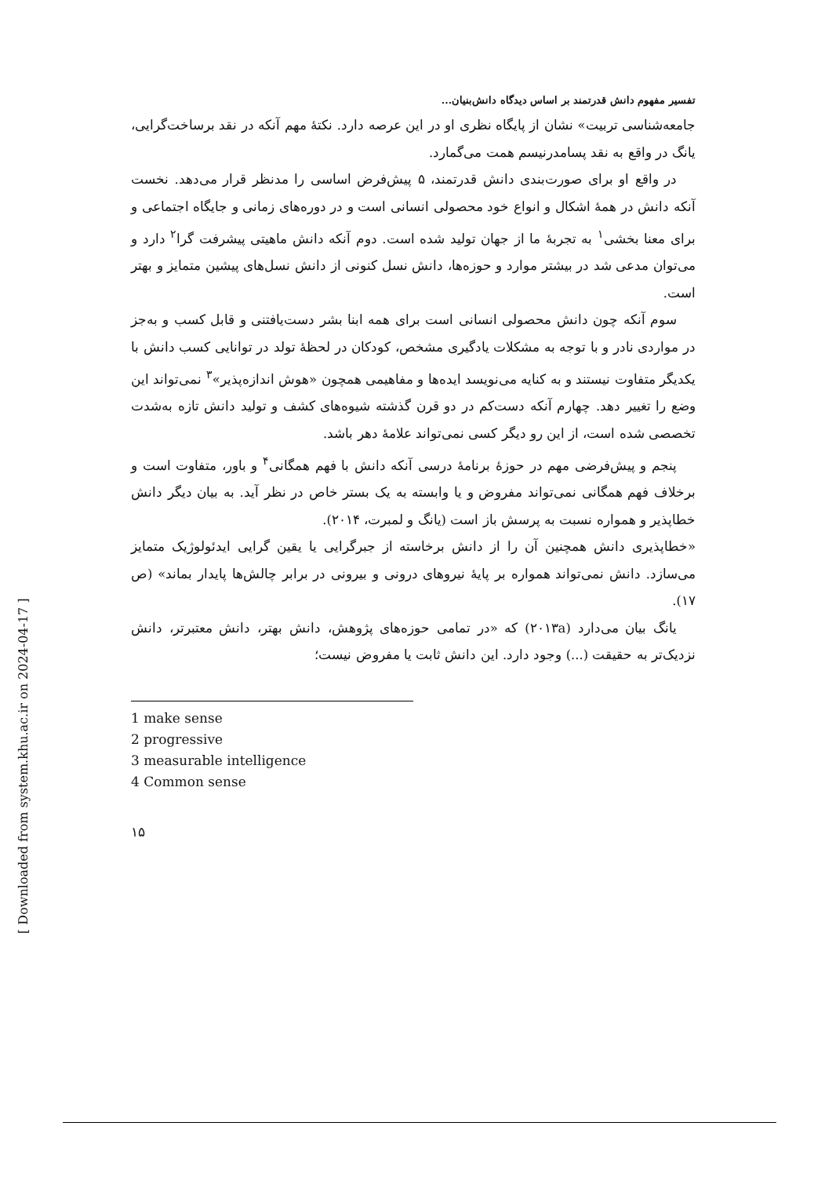[ Downloaded from system.khu.ac.ir on 2024-04-17 ]
تفسیر مفهوم دانش قدرتمند بر اساس دیدگاه دانش‌بنیان...
جامعه‌شناسی تربیت» نشان از پایگاه نظری او در این عرصه دارد. نکتۀ مهم آنکه در نقد برساخت‌گرایی، یانگ در واقع به نقد پسامدرنیسم همت می‌گمارد.
در واقع او برای صورت‌بندی دانش قدرتمند، ۵ پیش‌فرض اساسی را مدنظر قرار می‌دهد. نخست آنکه دانش در همۀ اشکال و انواع خود محصولی انسانی است و در دوره‌های زمانی و جایگاه اجتماعی و برای معنا بخشی<sup>۱</sup> به تجربۀ ما از جهان تولید شده است. دوم آنکه دانش ماهیتی پیشرفت گرا<sup>۲</sup> دارد و می‌توان مدعی شد در بیشتر موارد و حوزه‌ها، دانش نسل کنونی از دانش نسل‌های پیشین متمایز و بهتر است.
سوم آنکه چون دانش محصولی انسانی است برای همه ابنا بشر دست‌یافتنی و قابل کسب و به‌جز در مواردی نادر و با توجه به مشکلات یادگیری مشخص، کودکان در لحظۀ تولد در توانایی کسب دانش با یکدیگر متفاوت نیستند و به کنایه می‌نویسد ایده‌ها و مفاهیمی همچون «هوش اندازه‌پذیر»<sup>۳</sup> نمی‌تواند این وضع را تغییر دهد. چهارم آنکه دست‌کم در دو قرن گذشته شیوه‌های کشف و تولید دانش تازه به‌شدت تخصصی شده است، از این رو دیگر کسی نمی‌تواند علامۀ دهر باشد.
پنجم و پیش‌فرضی مهم در حوزۀ برنامۀ درسی آنکه دانش با فهم همگانی<sup>۴</sup> و باور، متفاوت است و برخلاف فهم همگانی نمی‌تواند مفروض و یا وابسته به یک بستر خاص در نظر آید. به بیان دیگر دانش خطاپذیر و همواره نسبت به پرسش باز است (یانگ و لمبرت، ۲۰۱۴).
«خطاپذیری دانش همچنین آن را از دانش برخاسته از جبرگرایی یا یقین گرایی ایدئولوژیک متمایز می‌سازد. دانش نمی‌تواند همواره بر پایۀ نیروهای درونی و بیرونی در برابر چالش‌ها پایدار بماند» (ص ۱۷).
یانگ بیان می‌دارد (۲۰۱۳a) که «در تمامی حوزه‌های پژوهش، دانش بهتر، دانش معتبرتر، دانش نزدیک‌تر به حقیقت (...) وجود دارد. این دانش ثابت یا مفروض نیست؛
1 make sense
2 progressive
3 measurable intelligence
4 Common sense
۱۵